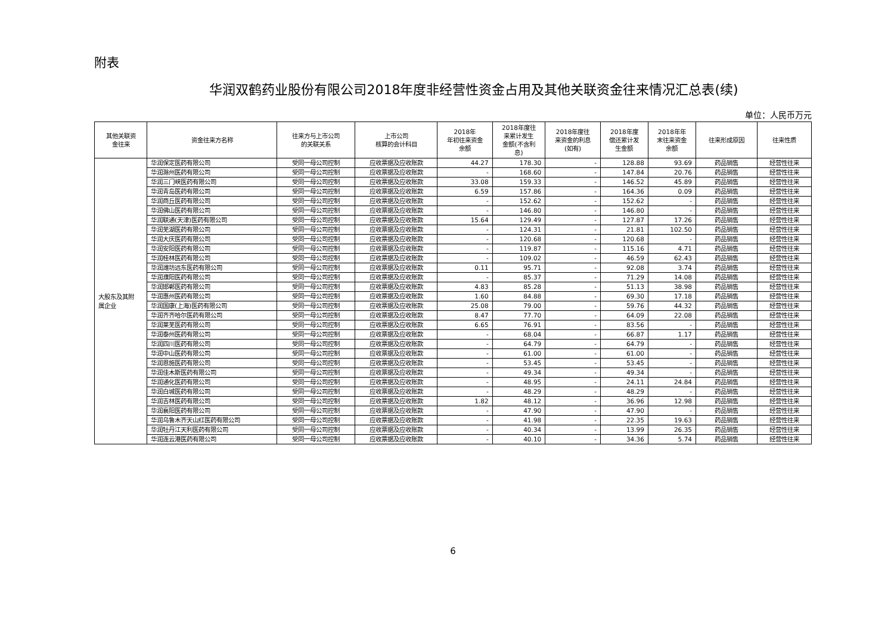附表
华润双鹤药业股份有限公司2018年度非经营性资金占用及其他关联资金往来情况汇总表(续)
单位：人民币万元
| 其他关联资 金往来 | 资金往来方名称 | 往来方与上市公司 的关联关系 | 上市公司 核算的会计科目 | 2018年 年初往来资金 余额 | 2018年度往 来累计发生 金额(不含利 息) | 2018年度往 来资金的利息 (如有) | 2018年度 偿还累计发 生金额 | 2018年年 末往来资金 余额 | 往来形成原因 | 往来性质 |
| --- | --- | --- | --- | --- | --- | --- | --- | --- | --- | --- |
| 大股东及其附 属企业 | 华润保定医药有限公司 | 受同一母公司控制 | 应收票据及应收账款 | 44.27 | 178.30 | - | 128.88 | 93.69 | 药品销售 | 经营性往来 |
| | 华润滁州医药有限公司 | 受同一母公司控制 | 应收票据及应收账款 | - | 168.60 | - | 147.84 | 20.76 | 药品销售 | 经营性往来 |
| | 华润三门峡医药有限公司 | 受同一母公司控制 | 应收票据及应收账款 | 33.08 | 159.33 | - | 146.52 | 45.89 | 药品销售 | 经营性往来 |
| | 华润青岛医药有限公司 | 受同一母公司控制 | 应收票据及应收账款 | 6.59 | 157.86 | - | 164.36 | 0.09 | 药品销售 | 经营性往来 |
| | 华润商丘医药有限公司 | 受同一母公司控制 | 应收票据及应收账款 | - | 152.62 | - | 152.62 | - | 药品销售 | 经营性往来 |
| | 华润佛山医药有限公司 | 受同一母公司控制 | 应收票据及应收账款 | - | 146.80 | - | 146.80 | - | 药品销售 | 经营性往来 |
| | 华润联通(天津)医药有限公司 | 受同一母公司控制 | 应收票据及应收账款 | 15.64 | 129.49 | - | 127.87 | 17.26 | 药品销售 | 经营性往来 |
| | 华润芜湖医药有限公司 | 受同一母公司控制 | 应收票据及应收账款 | - | 124.31 | - | 21.81 | 102.50 | 药品销售 | 经营性往来 |
| | 华润大庆医药有限公司 | 受同一母公司控制 | 应收票据及应收账款 | - | 120.68 | - | 120.68 | - | 药品销售 | 经营性往来 |
| | 华润安阳医药有限公司 | 受同一母公司控制 | 应收票据及应收账款 | - | 119.87 | - | 115.16 | 4.71 | 药品销售 | 经营性往来 |
| | 华润桂林医药有限公司 | 受同一母公司控制 | 应收票据及应收账款 | - | 109.02 | - | 46.59 | 62.43 | 药品销售 | 经营性往来 |
| | 华润潍坊远东医药有限公司 | 受同一母公司控制 | 应收票据及应收账款 | 0.11 | 95.71 | - | 92.08 | 3.74 | 药品销售 | 经营性往来 |
| | 华润濮阳医药有限公司 | 受同一母公司控制 | 应收票据及应收账款 | - | 85.37 | - | 71.29 | 14.08 | 药品销售 | 经营性往来 |
| | 华润邯郸医药有限公司 | 受同一母公司控制 | 应收票据及应收账款 | 4.83 | 85.28 | - | 51.13 | 38.98 | 药品销售 | 经营性往来 |
| | 华润惠州医药有限公司 | 受同一母公司控制 | 应收票据及应收账款 | 1.60 | 84.88 | - | 69.30 | 17.18 | 药品销售 | 经营性往来 |
| | 华润国康(上海)医药有限公司 | 受同一母公司控制 | 应收票据及应收账款 | 25.08 | 79.00 | - | 59.76 | 44.32 | 药品销售 | 经营性往来 |
| | 华润齐齐哈尔医药有限公司 | 受同一母公司控制 | 应收票据及应收账款 | 8.47 | 77.70 | - | 64.09 | 22.08 | 药品销售 | 经营性往来 |
| | 华润莱芜医药有限公司 | 受同一母公司控制 | 应收票据及应收账款 | 6.65 | 76.91 | - | 83.56 | - | 药品销售 | 经营性往来 |
| | 华润泰州医药有限公司 | 受同一母公司控制 | 应收票据及应收账款 | - | 68.04 | - | 66.87 | 1.17 | 药品销售 | 经营性往来 |
| | 华润四川医药有限公司 | 受同一母公司控制 | 应收票据及应收账款 | - | 64.79 | - | 64.79 | - | 药品销售 | 经营性往来 |
| | 华润中山医药有限公司 | 受同一母公司控制 | 应收票据及应收账款 | - | 61.00 | - | 61.00 | - | 药品销售 | 经营性往来 |
| | 华润恩施医药有限公司 | 受同一母公司控制 | 应收票据及应收账款 | - | 53.45 | - | 53.45 | - | 药品销售 | 经营性往来 |
| | 华润佳木斯医药有限公司 | 受同一母公司控制 | 应收票据及应收账款 | - | 49.34 | - | 49.34 | - | 药品销售 | 经营性往来 |
| | 华润通化医药有限公司 | 受同一母公司控制 | 应收票据及应收账款 | - | 48.95 | - | 24.11 | 24.84 | 药品销售 | 经营性往来 |
| | 华润白城医药有限公司 | 受同一母公司控制 | 应收票据及应收账款 | - | 48.29 | - | 48.29 | - | 药品销售 | 经营性往来 |
| | 华润吉林医药有限公司 | 受同一母公司控制 | 应收票据及应收账款 | 1.82 | 48.12 | - | 36.96 | 12.98 | 药品销售 | 经营性往来 |
| | 华润襄阳医药有限公司 | 受同一母公司控制 | 应收票据及应收账款 | - | 47.90 | - | 47.90 | - | 药品销售 | 经营性往来 |
| | 华润乌鲁木齐天山红医药有限公司 | 受同一母公司控制 | 应收票据及应收账款 | - | 41.98 | - | 22.35 | 19.63 | 药品销售 | 经营性往来 |
| | 华润牡丹江天利医药有限公司 | 受同一母公司控制 | 应收票据及应收账款 | - | 40.34 | - | 13.99 | 26.35 | 药品销售 | 经营性往来 |
| | 华润连云港医药有限公司 | 受同一母公司控制 | 应收票据及应收账款 | - | 40.10 | - | 34.36 | 5.74 | 药品销售 | 经营性往来 |
6